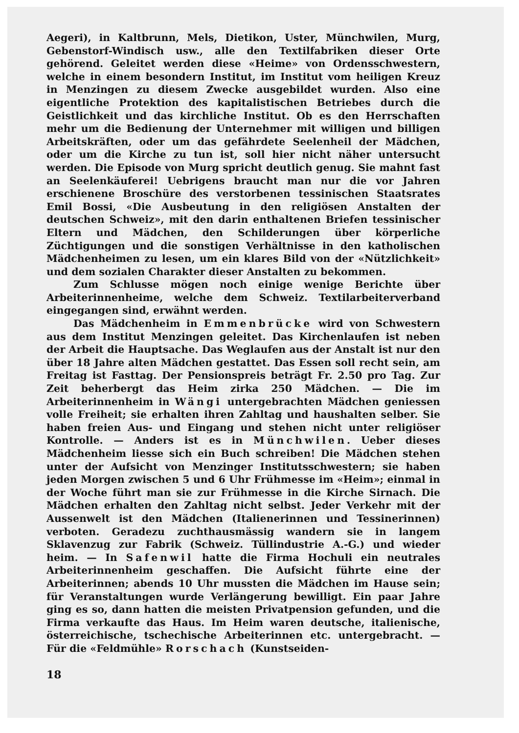Aegeri), in Kaltbrunn, Mels, Dietikon, Uster, Münchwilen, Murg, Gebenstorf-Windisch usw., alle den Textilfabriken dieser Orte gehörend. Geleitet werden diese «Heime» von Ordensschwestern, welche in einem besondern Institut, im Institut vom heiligen Kreuz in Menzingen zu diesem Zwecke ausgebildet wurden. Also eine eigentliche Protektion des kapitalistischen Betriebes durch die Geistlichkeit und das kirchliche Institut. Ob es den Herrschaften mehr um die Bedienung der Unternehmer mit willigen und billigen Arbeitskräften, oder um das gefährdete Seelenheil der Mädchen, oder um die Kirche zu tun ist, soll hier nicht näher untersucht werden. Die Episode von Murg spricht deutlich genug. Sie mahnt fast an Seelenkäuferei! Uebrigens braucht man nur die vor Jahren erschienene Broschüre des verstorbenen tessinischen Staatsrates Emil Bossi, «Die Ausbeutung in den religiösen Anstalten der deutschen Schweiz», mit den darin enthaltenen Briefen tessinischer Eltern und Mädchen, den Schilderungen über körperliche Züchtigungen und die sonstigen Verhältnisse in den katholischen Mädchenheimen zu lesen, um ein klares Bild von der «Nützlichkeit» und dem sozialen Charakter dieser Anstalten zu bekommen.
Zum Schlusse mögen noch einige wenige Berichte über Arbeiterinnenheime, welche dem Schweiz. Textilarbeiterverband eingegangen sind, erwähnt werden.
Das Mädchenheim in Emmenbrücke wird von Schwestern aus dem Institut Menzingen geleitet. Das Kirchenlaufen ist neben der Arbeit die Hauptsache. Das Weglaufen aus der Anstalt ist nur den über 18 Jahre alten Mädchen gestattet. Das Essen soll recht sein, am Freitag ist Fasttag. Der Pensionspreis beträgt Fr. 2.50 pro Tag. Zur Zeit beherbergt das Heim zirka 250 Mädchen. — Die im Arbeiterinnenheim in Wängi untergebrachten Mädchen geniessen volle Freiheit; sie erhalten ihren Zahltag und haushalten selber. Sie haben freien Aus- und Eingang und stehen nicht unter religiöser Kontrolle. — Anders ist es in Münchwilen. Ueber dieses Mädchenheim liesse sich ein Buch schreiben! Die Mädchen stehen unter der Aufsicht von Menzinger Institutsschwestern; sie haben jeden Morgen zwischen 5 und 6 Uhr Frühmesse im «Heim»; einmal in der Woche führt man sie zur Frühmesse in die Kirche Sirnach. Die Mädchen erhalten den Zahltag nicht selbst. Jeder Verkehr mit der Aussenwelt ist den Mädchen (Italienerinnen und Tessinerinnen) verboten. Geradezu zuchthausmässig wandern sie in langem Sklavenzug zur Fabrik (Schweiz. Tüllindustrie A.-G.) und wieder heim. — In Safenwil hatte die Firma Hochuli ein neutrales Arbeiterinnenheim geschaffen. Die Aufsicht führte eine der Arbeiterinnen; abends 10 Uhr mussten die Mädchen im Hause sein; für Veranstaltungen wurde Verlängerung bewilligt. Ein paar Jahre ging es so, dann hatten die meisten Privatpension gefunden, und die Firma verkaufte das Haus. Im Heim waren deutsche, italienische, österreichische, tschechische Arbeiterinnen etc. untergebracht. — Für die «Feldmühle» Rorschach (Kunstseiden-
18